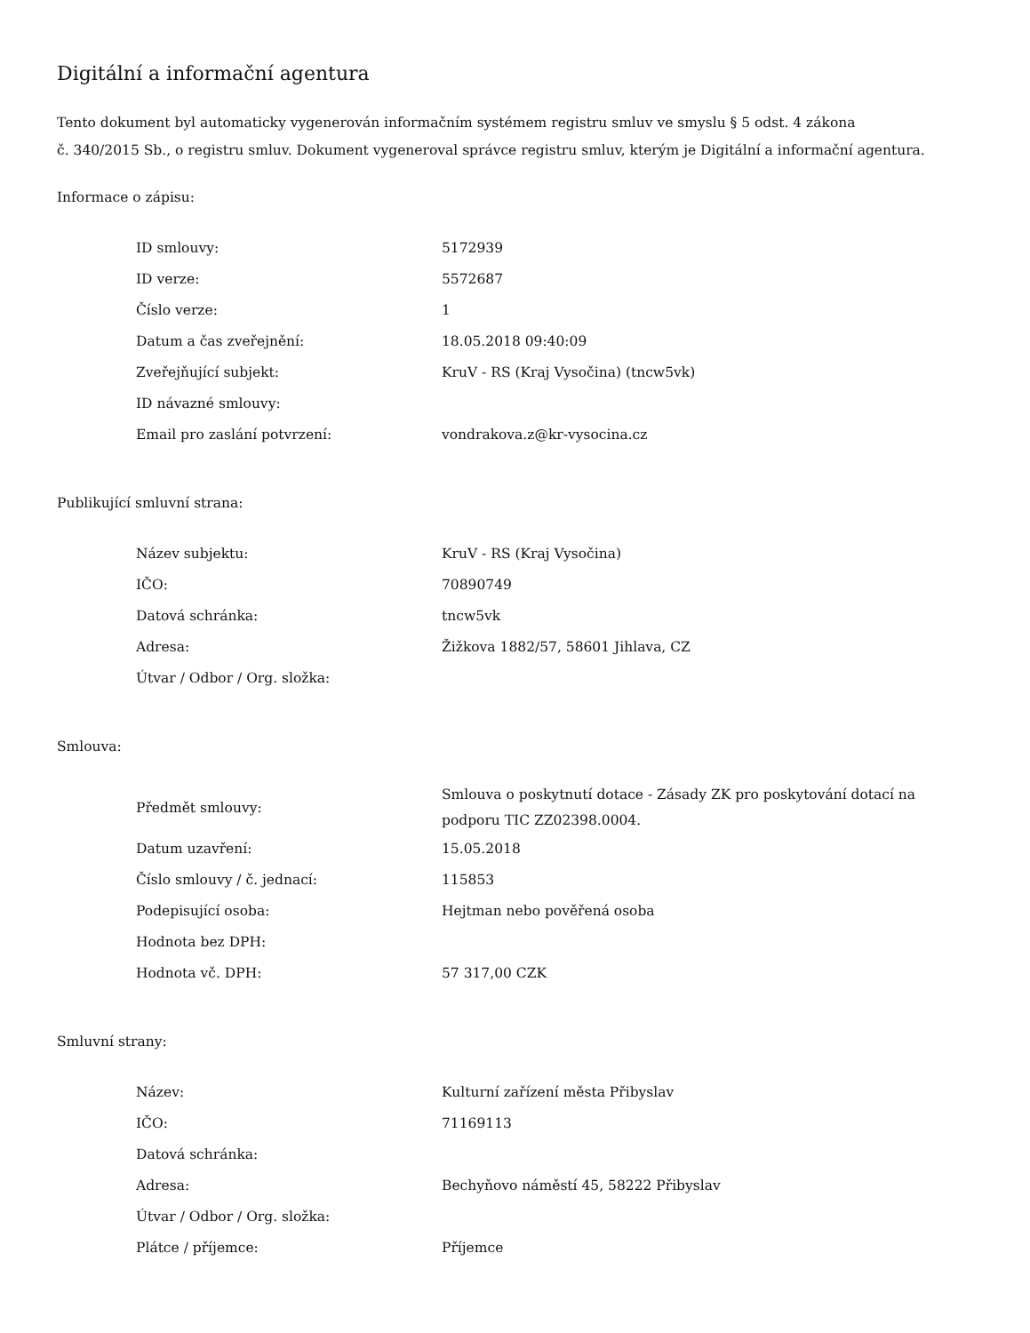Digitální a informační agentura
Tento dokument byl automaticky vygenerován informačním systémem registru smluv ve smyslu § 5 odst. 4 zákona
č. 340/2015 Sb., o registru smluv. Dokument vygeneroval správce registru smluv, kterým je Digitální a informační agentura.
Informace o zápisu:
| ID smlouvy: | 5172939 |
| ID verze: | 5572687 |
| Číslo verze: | 1 |
| Datum a čas zveřejnění: | 18.05.2018 09:40:09 |
| Zveřejňující subjekt: | KruV - RS (Kraj Vysočina) (tncw5vk) |
| ID návazné smlouvy: | |
| Email pro zaslání potvrzení: | vondrakova.z@kr-vysocina.cz |
Publikující smluvní strana:
| Název subjektu: | KruV - RS (Kraj Vysočina) |
| IČO: | 70890749 |
| Datová schránka: | tncw5vk |
| Adresa: | Žižkova 1882/57, 58601 Jihlava, CZ |
| Útvar / Odbor / Org. složka: | |
Smlouva:
| Předmět smlouvy: | Smlouva o poskytnutí dotace - Zásady ZK pro poskytování dotací na podporu TIC ZZ02398.0004. |
| Datum uzavření: | 15.05.2018 |
| Číslo smlouvy / č. jednací: | 115853 |
| Podepisující osoba: | Hejtman nebo pověřená osoba |
| Hodnota bez DPH: | |
| Hodnota vč. DPH: | 57 317,00 CZK |
Smluvní strany:
| Název: | Kulturní zařízení města Přibyslav |
| IČO: | 71169113 |
| Datová schránka: | |
| Adresa: | Bechyňovo náměstí 45, 58222 Přibyslav |
| Útvar / Odbor / Org. složka: | |
| Plátce / příjemce: | Příjemce |